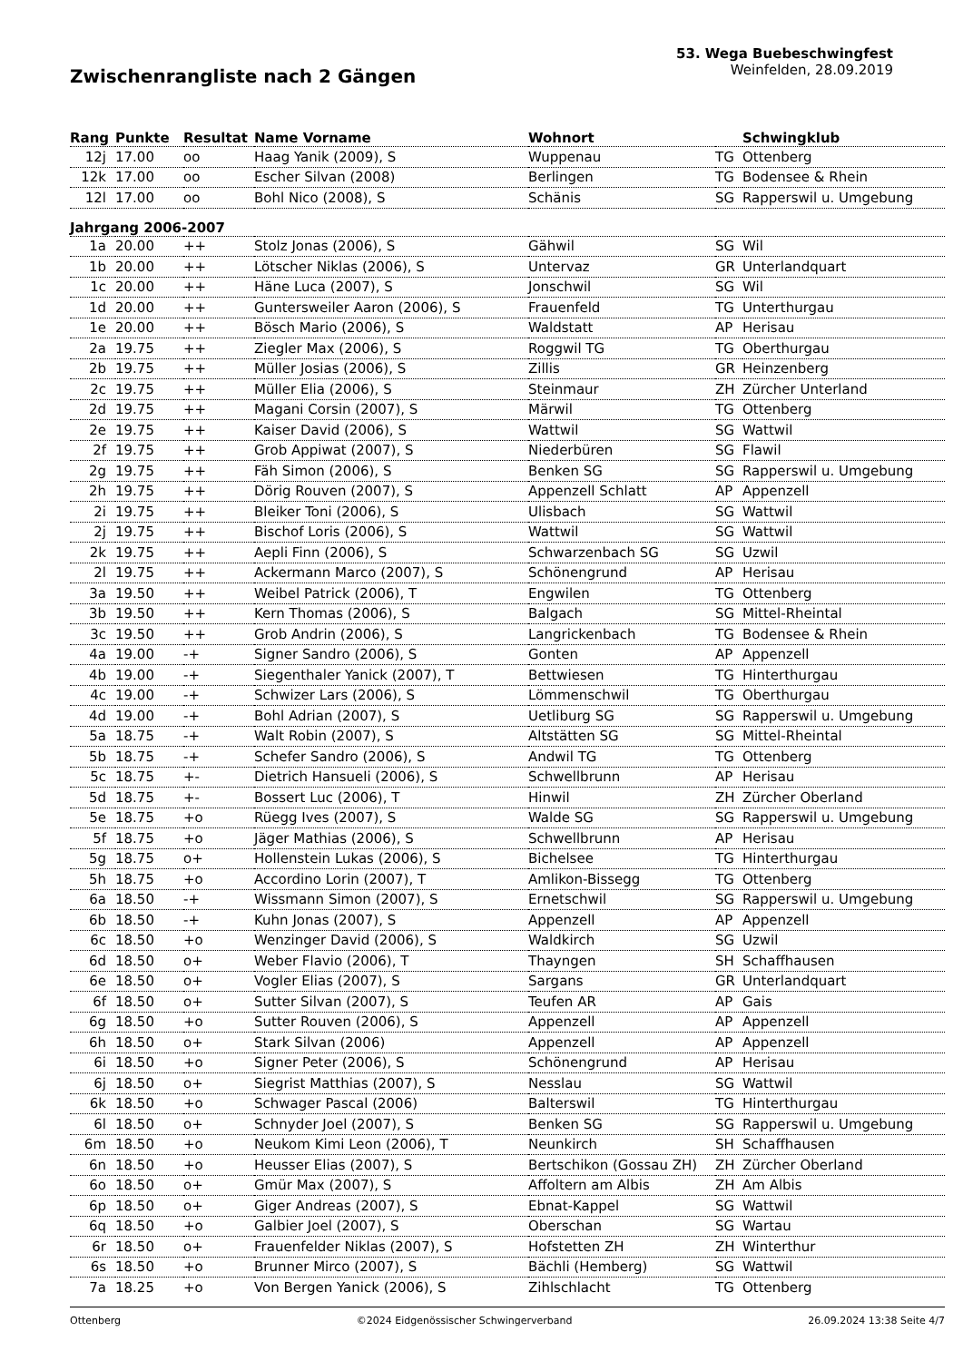Zwischenrangliste nach 2 Gängen
53. Wega Buebeschwingfest
Weinfelden, 28.09.2019
| Rang | Punkte | Resultat | Name Vorname | Wohnort | | Schwingklub |
| --- | --- | --- | --- | --- | --- | --- |
| 12j | 17.00 | oo | Haag Yanik (2009), S | Wuppenau | TG | Ottenberg |
| 12k | 17.00 | oo | Escher Silvan (2008) | Berlingen | TG | Bodensee & Rhein |
| 12l | 17.00 | oo | Bohl Nico (2008), S | Schänis | SG | Rapperswil u. Umgebung |
| Jahrgang 2006-2007 | | | | | | |
| 1a | 20.00 | ++ | Stolz Jonas (2006), S | Gähwil | SG | Wil |
| 1b | 20.00 | ++ | Lötscher Niklas (2006), S | Untervaz | GR | Unterlandquart |
| 1c | 20.00 | ++ | Häne Luca (2007), S | Jonschwil | SG | Wil |
| 1d | 20.00 | ++ | Guntersweiler Aaron (2006), S | Frauenfeld | TG | Unterthurgau |
| 1e | 20.00 | ++ | Bösch Mario (2006), S | Waldstatt | AP | Herisau |
| 2a | 19.75 | ++ | Ziegler Max (2006), S | Roggwil TG | TG | Oberthurgau |
| 2b | 19.75 | ++ | Müller Josias (2006), S | Zillis | GR | Heinzenberg |
| 2c | 19.75 | ++ | Müller Elia (2006), S | Steinmaur | ZH | Zürcher Unterland |
| 2d | 19.75 | ++ | Magani Corsin (2007), S | Märwil | TG | Ottenberg |
| 2e | 19.75 | ++ | Kaiser David (2006), S | Wattwil | SG | Wattwil |
| 2f | 19.75 | ++ | Grob Appiwat (2007), S | Niederbüren | SG | Flawil |
| 2g | 19.75 | ++ | Fäh Simon (2006), S | Benken SG | SG | Rapperswil u. Umgebung |
| 2h | 19.75 | ++ | Dörig Rouven (2007), S | Appenzell Schlatt | AP | Appenzell |
| 2i | 19.75 | ++ | Bleiker Toni (2006), S | Ulisbach | SG | Wattwil |
| 2j | 19.75 | ++ | Bischof Loris (2006), S | Wattwil | SG | Wattwil |
| 2k | 19.75 | ++ | Aepli Finn (2006), S | Schwarzenbach SG | SG | Uzwil |
| 2l | 19.75 | ++ | Ackermann Marco (2007), S | Schönengrund | AP | Herisau |
| 3a | 19.50 | ++ | Weibel Patrick (2006), T | Engwilen | TG | Ottenberg |
| 3b | 19.50 | ++ | Kern Thomas (2006), S | Balgach | SG | Mittel-Rheintal |
| 3c | 19.50 | ++ | Grob Andrin (2006), S | Langrickenbach | TG | Bodensee & Rhein |
| 4a | 19.00 | -+ | Signer Sandro (2006), S | Gonten | AP | Appenzell |
| 4b | 19.00 | -+ | Siegenthaler Yanick (2007), T | Bettwiesen | TG | Hinterthurgau |
| 4c | 19.00 | -+ | Schwizer Lars (2006), S | Lömmenschwil | TG | Oberthurgau |
| 4d | 19.00 | -+ | Bohl Adrian (2007), S | Uetliburg SG | SG | Rapperswil u. Umgebung |
| 5a | 18.75 | -+ | Walt Robin (2007), S | Altstätten SG | SG | Mittel-Rheintal |
| 5b | 18.75 | -+ | Schefer Sandro (2006), S | Andwil TG | TG | Ottenberg |
| 5c | 18.75 | +- | Dietrich Hansueli (2006), S | Schwellbrunn | AP | Herisau |
| 5d | 18.75 | +- | Bossert Luc (2006), T | Hinwil | ZH | Zürcher Oberland |
| 5e | 18.75 | +o | Rüegg Ives (2007), S | Walde SG | SG | Rapperswil u. Umgebung |
| 5f | 18.75 | +o | Jäger Mathias (2006), S | Schwellbrunn | AP | Herisau |
| 5g | 18.75 | o+ | Hollenstein Lukas (2006), S | Bichelsee | TG | Hinterthurgau |
| 5h | 18.75 | +o | Accordino Lorin (2007), T | Amlikon-Bissegg | TG | Ottenberg |
| 6a | 18.50 | -+ | Wissmann Simon (2007), S | Ernetschwil | SG | Rapperswil u. Umgebung |
| 6b | 18.50 | -+ | Kuhn Jonas (2007), S | Appenzell | AP | Appenzell |
| 6c | 18.50 | +o | Wenzinger David (2006), S | Waldkirch | SG | Uzwil |
| 6d | 18.50 | o+ | Weber Flavio (2006), T | Thayngen | SH | Schaffhausen |
| 6e | 18.50 | o+ | Vogler Elias (2007), S | Sargans | GR | Unterlandquart |
| 6f | 18.50 | o+ | Sutter Silvan (2007), S | Teufen AR | AP | Gais |
| 6g | 18.50 | +o | Sutter Rouven (2006), S | Appenzell | AP | Appenzell |
| 6h | 18.50 | o+ | Stark Silvan (2006) | Appenzell | AP | Appenzell |
| 6i | 18.50 | +o | Signer Peter (2006), S | Schönengrund | AP | Herisau |
| 6j | 18.50 | o+ | Siegrist Matthias (2007), S | Nesslau | SG | Wattwil |
| 6k | 18.50 | +o | Schwager Pascal (2006) | Balterswil | TG | Hinterthurgau |
| 6l | 18.50 | o+ | Schnyder Joel (2007), S | Benken SG | SG | Rapperswil u. Umgebung |
| 6m | 18.50 | +o | Neukom Kimi Leon (2006), T | Neunkirch | SH | Schaffhausen |
| 6n | 18.50 | +o | Heusser Elias (2007), S | Bertschikon (Gossau ZH) | ZH | Zürcher Oberland |
| 6o | 18.50 | o+ | Gmür Max (2007), S | Affoltern am Albis | ZH | Am Albis |
| 6p | 18.50 | o+ | Giger Andreas (2007), S | Ebnat-Kappel | SG | Wattwil |
| 6q | 18.50 | +o | Galbier Joel (2007), S | Oberschan | SG | Wartau |
| 6r | 18.50 | o+ | Frauenfelder Niklas (2007), S | Hofstetten ZH | ZH | Winterthur |
| 6s | 18.50 | +o | Brunner Mirco (2007), S | Bächli (Hemberg) | SG | Wattwil |
| 7a | 18.25 | +o | Von Bergen Yanick (2006), S | Zihlschlacht | TG | Ottenberg |
Ottenberg ©2024 Eidgenössischer Schwingerverband 26.09.2024 13:38 Seite 4/7